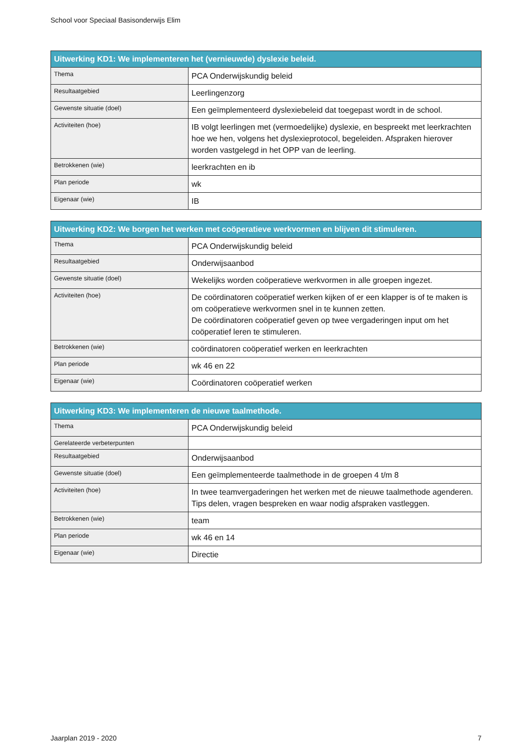School voor Speciaal Basisonderwijs Elim
| Uitwerking KD1: We implementeren het (vernieuwde) dyslexie beleid. | |
| --- | --- |
| Thema | PCA Onderwijskundig beleid |
| Resultaatgebied | Leerlingenzorg |
| Gewenste situatie (doel) | Een geïmplementeerd dyslexiebeleid dat toegepast wordt in de school. |
| Activiteiten (hoe) | IB volgt leerlingen met (vermoedelijke) dyslexie, en bespreekt met leerkrachten hoe we hen, volgens het dyslexieprotocol, begeleiden. Afspraken hierover worden vastgelegd in het OPP van de leerling. |
| Betrokkenen (wie) | leerkrachten en ib |
| Plan periode | wk |
| Eigenaar (wie) | IB |
| Uitwerking KD2: We borgen het werken met coöperatieve werkvormen en blijven dit stimuleren. | |
| --- | --- |
| Thema | PCA Onderwijskundig beleid |
| Resultaatgebied | Onderwijsaanbod |
| Gewenste situatie (doel) | Wekelijks worden coöperatieve werkvormen in alle groepen ingezet. |
| Activiteiten (hoe) | De coördinatoren coöperatief werken kijken of er een klapper is of te maken is om coöperatieve werkvormen snel in te kunnen zetten. De coördinatoren coöperatief geven op twee vergaderingen input om het coöperatief leren te stimuleren. |
| Betrokkenen (wie) | coördinatoren coöperatief werken en leerkrachten |
| Plan periode | wk 46 en 22 |
| Eigenaar (wie) | Coördinatoren coöperatief werken |
| Uitwerking KD3: We implementeren de nieuwe taalmethode. | |
| --- | --- |
| Thema | PCA Onderwijskundig beleid |
| Gerelateerde verbeterpunten | |
| Resultaatgebied | Onderwijsaanbod |
| Gewenste situatie (doel) | Een geïmplementeerde taalmethode in de groepen 4 t/m 8 |
| Activiteiten (hoe) | In twee teamvergaderingen het werken met de nieuwe taalmethode agenderen. Tips delen, vragen bespreken en waar nodig afspraken vastleggen. |
| Betrokkenen (wie) | team |
| Plan periode | wk 46 en 14 |
| Eigenaar (wie) | Directie |
Jaarplan 2019 - 2020 7